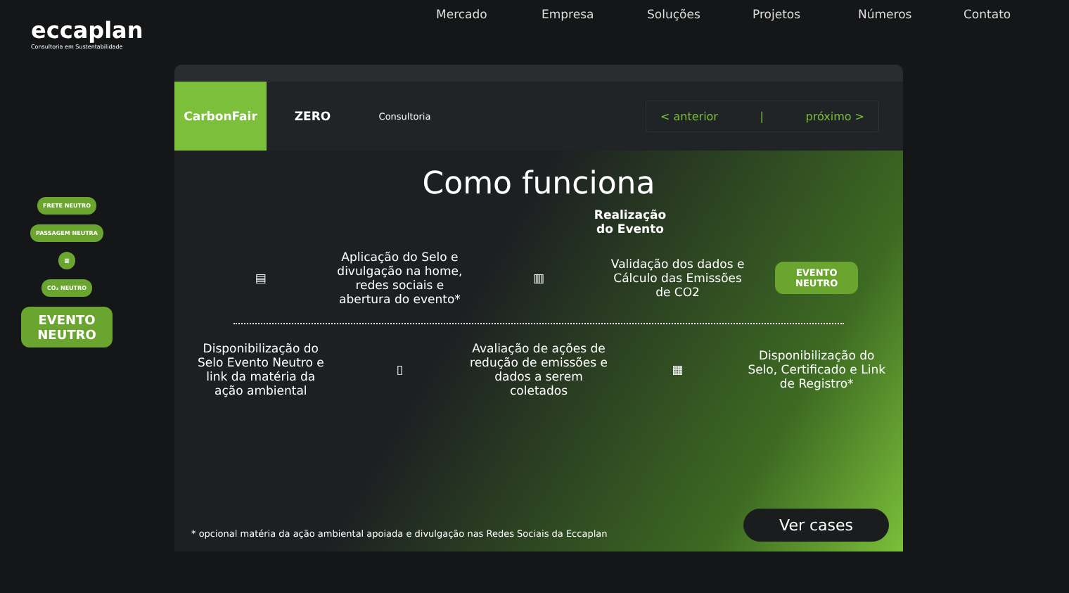eccaplan
Consultoria em Sustentabilidade
Mercado Empresa Soluções Projetos Números Contato
FRETE NEUTRO
PASSAGEM NEUTRA
▦
CO₂ NEUTRO
EVENTO NEUTRO
CarbonFair ZERO
Consultoria
< anterior | próximo >
Como funciona
Realização
do Evento
▤
Aplicação do Selo e divulgação na home, redes sociais e abertura do evento*
▥
Validação dos dados e Cálculo das Emissões de CO2
EVENTO NEUTRO
Disponibilização do Selo Evento Neutro e link da matéria da ação ambiental
▯
Avaliação de ações de redução de emissões e dados a serem coletados
▦
Disponibilização do Selo, Certificado e Link de Registro*
* opcional matéria da ação ambiental apoiada e divulgação nas Redes Sociais da Eccaplan
Ver cases